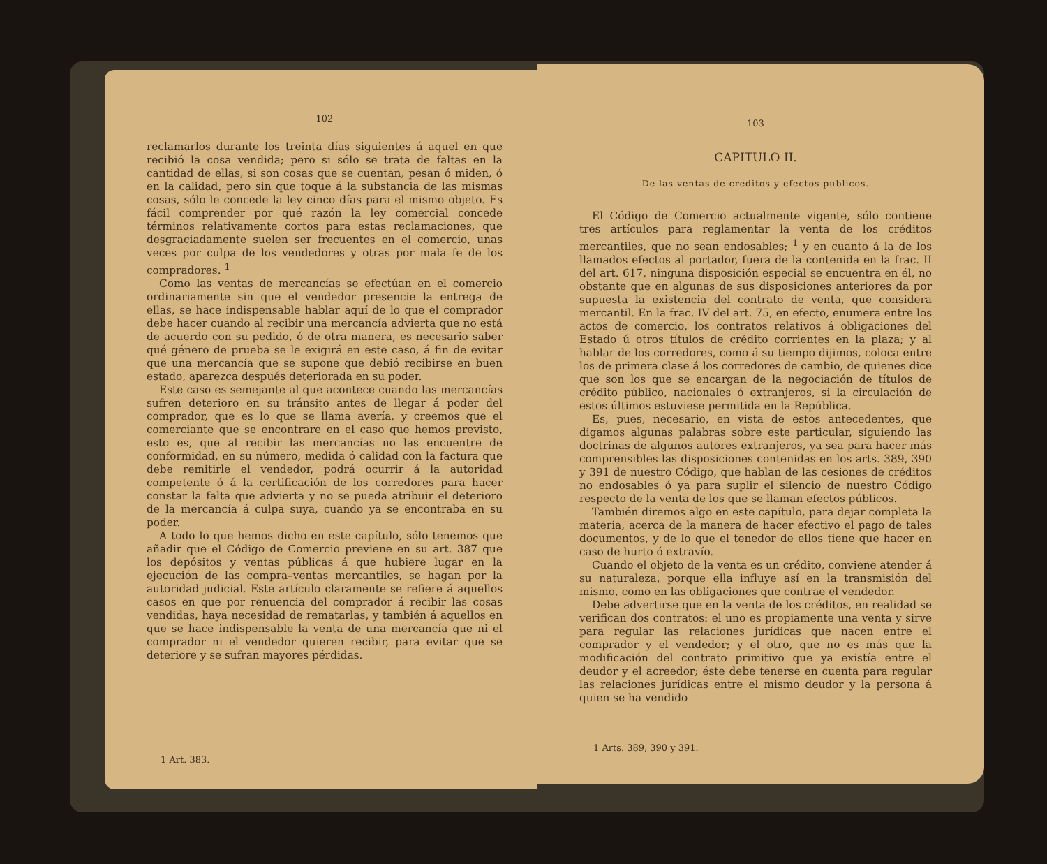102
reclamarlos durante los treinta días siguientes á aquel en que recibió la cosa vendida; pero si sólo se trata de faltas en la cantidad de ellas, si son cosas que se cuentan, pesan ó miden, ó en la calidad, pero sin que toque á la substancia de las mismas cosas, sólo le concede la ley cinco días para el mismo objeto. Es fácil comprender por qué razón la ley comercial concede términos relativamente cortos para estas reclamaciones, que desgraciadamente suelen ser frecuentes en el comercio, unas veces por culpa de los vendedores y otras por mala fe de los compradores. <sup>1</sup>
Como las ventas de mercancías se efectúan en el comercio ordinariamente sin que el vendedor presencie la entrega de ellas, se hace indispensable hablar aquí de lo que el comprador debe hacer cuando al recibir una mercancía advierta que no está de acuerdo con su pedido, ó de otra manera, es necesario saber qué género de prueba se le exigirá en este caso, á fin de evitar que una mercancía que se supone que debió recibirse en buen estado, aparezca después deteriorada en su poder.
Este caso es semejante al que acontece cuando las mercancías sufren deterioro en su tránsito antes de llegar á poder del comprador, que es lo que se llama avería, y creemos que el comerciante que se encontrare en el caso que hemos previsto, esto es, que al recibir las mercancías no las encuentre de conformidad, en su número, medida ó calidad con la factura que debe remitirle el vendedor, podrá ocurrir á la autoridad competente ó á la certificación de los corredores para hacer constar la falta que advierta y no se pueda atribuir el deterioro de la mercancía á culpa suya, cuando ya se encontraba en su poder.
A todo lo que hemos dicho en este capítulo, sólo tenemos que añadir que el Código de Comercio previene en su art. 387 que los depósitos y ventas públicas á que hubiere lugar en la ejecución de las compra–ventas mercantiles, se hagan por la autoridad judicial. Este artículo claramente se refiere á aquellos casos en que por renuencia del comprador á recibir las cosas vendidas, haya necesidad de rematarlas, y también á aquellos en que se hace indispensable la venta de una mercancía que ni el comprador ni el vendedor quieren recibir, para evitar que se deteriore y se sufran mayores pérdidas.
1 Art. 383.
103
CAPITULO II.
De las ventas de creditos y efectos publicos.
El Código de Comercio actualmente vigente, sólo contiene tres artículos para reglamentar la venta de los créditos mercantiles, que no sean endosables; <sup>1</sup> y en cuanto á la de los llamados efectos al portador, fuera de la contenida en la frac. II del art. 617, ninguna disposición especial se encuentra en él, no obstante que en algunas de sus disposiciones anteriores da por supuesta la existencia del contrato de venta, que considera mercantil. En la frac. IV del art. 75, en efecto, enumera entre los actos de comercio, los contratos relativos á obligaciones del Estado ú otros títulos de crédito corrientes en la plaza; y al hablar de los corredores, como á su tiempo dijimos, coloca entre los de primera clase á los corredores de cambio, de quienes dice que son los que se encargan de la negociación de títulos de crédito público, nacionales ó extranjeros, si la circulación de estos últimos estuviese permitida en la República.
Es, pues, necesario, en vista de estos antecedentes, que digamos algunas palabras sobre este particular, siguiendo las doctrinas de algunos autores extranjeros, ya sea para hacer más comprensibles las disposiciones contenidas en los arts. 389, 390 y 391 de nuestro Código, que hablan de las cesiones de créditos no endosables ó ya para suplir el silencio de nuestro Código respecto de la venta de los que se llaman efectos públicos.
También diremos algo en este capítulo, para dejar completa la materia, acerca de la manera de hacer efectivo el pago de tales documentos, y de lo que el tenedor de ellos tiene que hacer en caso de hurto ó extravío.
Cuando el objeto de la venta es un crédito, conviene atender á su naturaleza, porque ella influye así en la transmisión del mismo, como en las obligaciones que contrae el vendedor.
Debe advertirse que en la venta de los créditos, en realidad se verifican dos contratos: el uno es propiamente una venta y sirve para regular las relaciones jurídicas que nacen entre el comprador y el vendedor; y el otro, que no es más que la modificación del contrato primitivo que ya existía entre el deudor y el acreedor; éste debe tenerse en cuenta para regular las relaciones jurídicas entre el mismo deudor y la persona á quien se ha vendido
1 Arts. 389, 390 y 391.